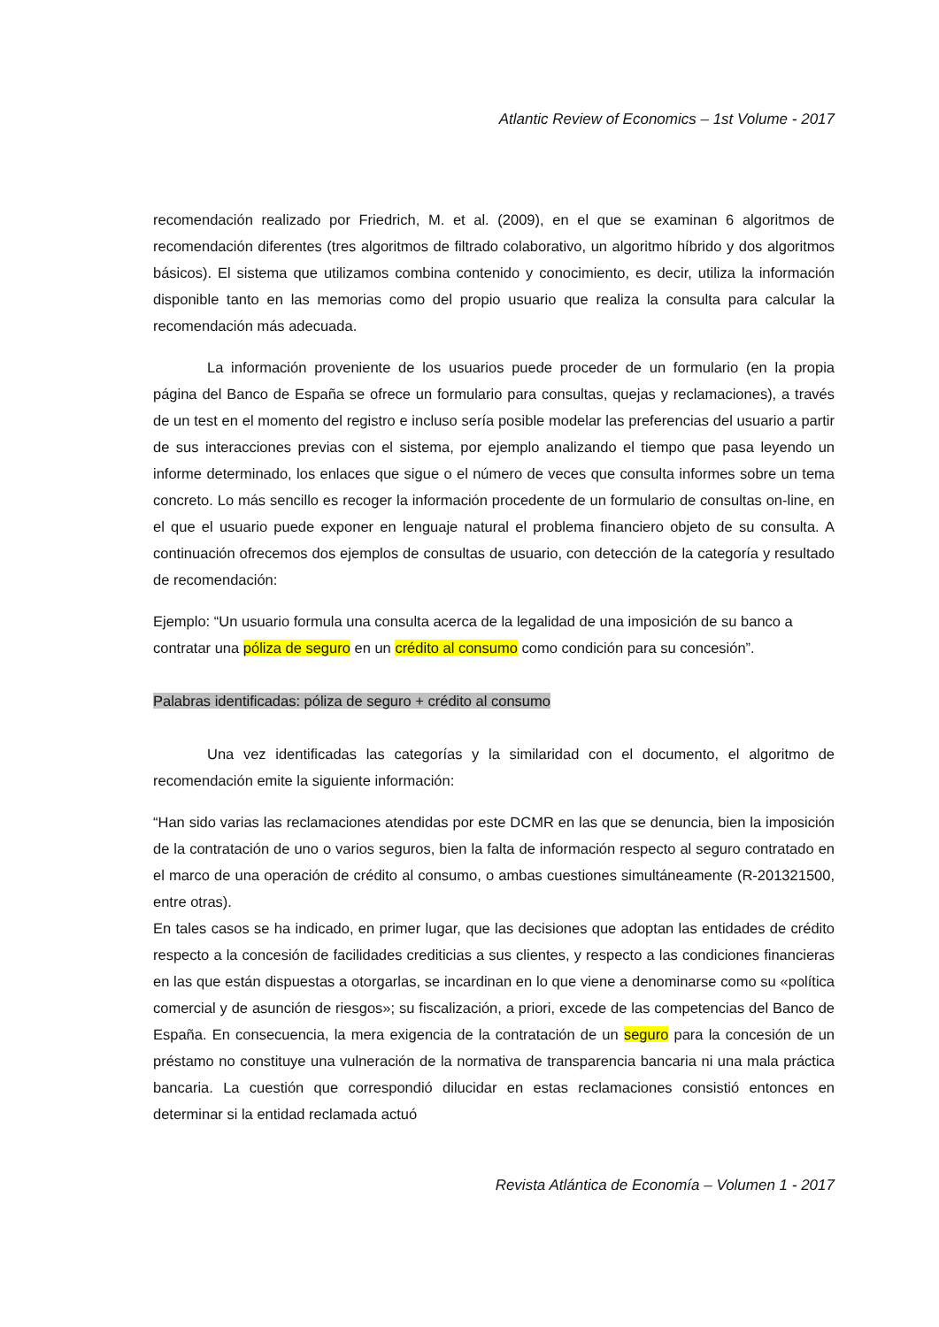Atlantic Review of Economics – 1st Volume - 2017
recomendación realizado por Friedrich, M. et al. (2009), en el que se examinan 6 algoritmos de recomendación diferentes (tres algoritmos de filtrado colaborativo, un algoritmo híbrido y dos algoritmos básicos). El sistema que utilizamos combina contenido y conocimiento, es decir, utiliza la información disponible tanto en las memorias como del propio usuario que realiza la consulta para calcular la recomendación más adecuada.
La información proveniente de los usuarios puede proceder de un formulario (en la propia página del Banco de España se ofrece un formulario para consultas, quejas y reclamaciones), a través de un test en el momento del registro e incluso sería posible modelar las preferencias del usuario a partir de sus interacciones previas con el sistema, por ejemplo analizando el tiempo que pasa leyendo un informe determinado, los enlaces que sigue o el número de veces que consulta informes sobre un tema concreto. Lo más sencillo es recoger la información procedente de un formulario de consultas on-line, en el que el usuario puede exponer en lenguaje natural el problema financiero objeto de su consulta. A continuación ofrecemos dos ejemplos de consultas de usuario, con detección de la categoría y resultado de recomendación:
Ejemplo: “Un usuario formula una consulta acerca de la legalidad de una imposición de su banco a contratar una póliza de seguro en un crédito al consumo como condición para su concesión”.
Palabras identificadas: póliza de seguro + crédito al consumo
Una vez identificadas las categorías y la similaridad con el documento, el algoritmo de recomendación emite la siguiente información:
“Han sido varias las reclamaciones atendidas por este DCMR en las que se denuncia, bien la imposición de la contratación de uno o varios seguros, bien la falta de información respecto al seguro contratado en el marco de una operación de crédito al consumo, o ambas cuestiones simultáneamente (R-201321500, entre otras).
En tales casos se ha indicado, en primer lugar, que las decisiones que adoptan las entidades de crédito respecto a la concesión de facilidades crediticias a sus clientes, y respecto a las condiciones financieras en las que están dispuestas a otorgarlas, se incardinan en lo que viene a denominarse como su «política comercial y de asunción de riesgos»; su fiscalización, a priori, excede de las competencias del Banco de España. En consecuencia, la mera exigencia de la contratación de un seguro para la concesión de un préstamo no constituye una vulneración de la normativa de transparencia bancaria ni una mala práctica bancaria. La cuestión que correspondió dilucidar en estas reclamaciones consistió entonces en determinar si la entidad reclamada actuó
Revista Atlántica de Economía – Volumen 1 - 2017